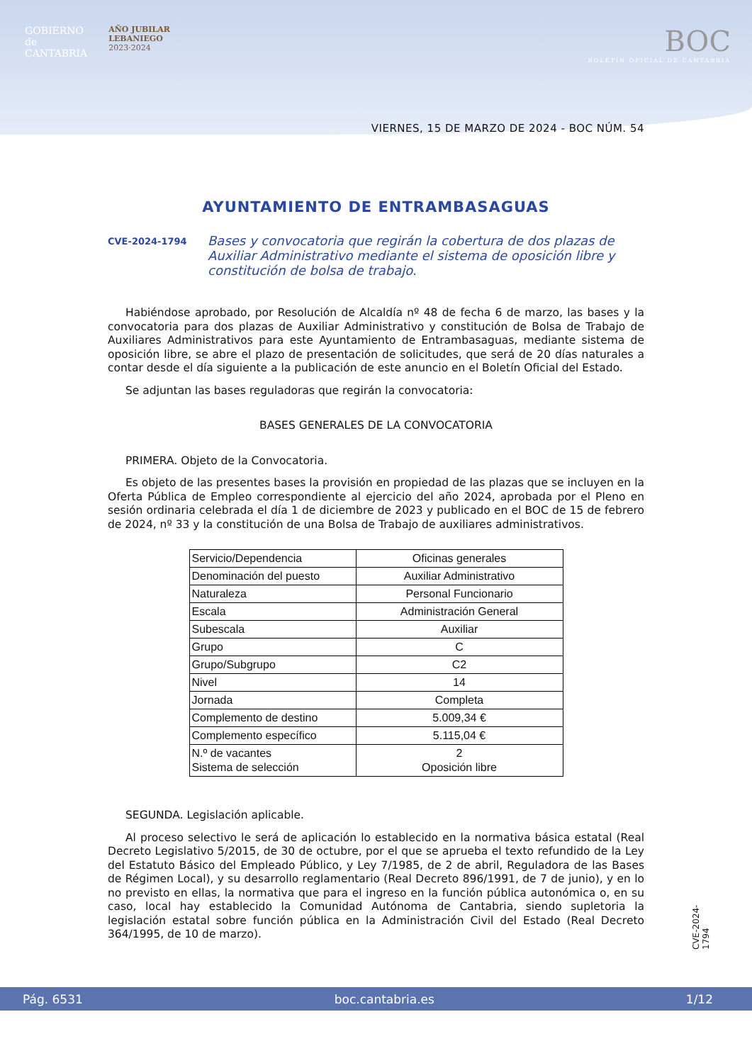GOBIERNO
de
CANTABRIA
AÑO JUBILAR
LEBANIEGO
2023·2024
BOC
BOLETÍN OFICIAL DE CANTABRIA
VIERNES, 15 DE MARZO DE 2024 - BOC NÚM. 54
AYUNTAMIENTO DE ENTRAMBASAGUAS
CVE-2024-1794 Bases y convocatoria que regirán la cobertura de dos plazas de Auxiliar Administrativo mediante el sistema de oposición libre y constitución de bolsa de trabajo.
Habiéndose aprobado, por Resolución de Alcaldía nº 48 de fecha 6 de marzo, las bases y la convocatoria para dos plazas de Auxiliar Administrativo y constitución de Bolsa de Trabajo de Auxiliares Administrativos para este Ayuntamiento de Entrambasaguas, mediante sistema de oposición libre, se abre el plazo de presentación de solicitudes, que será de 20 días naturales a contar desde el día siguiente a la publicación de este anuncio en el Boletín Oficial del Estado.
Se adjuntan las bases reguladoras que regirán la convocatoria:
BASES GENERALES DE LA CONVOCATORIA
PRIMERA. Objeto de la Convocatoria.
Es objeto de las presentes bases la provisión en propiedad de las plazas que se incluyen en la Oferta Pública de Empleo correspondiente al ejercicio del año 2024, aprobada por el Pleno en sesión ordinaria celebrada el día 1 de diciembre de 2023 y publicado en el BOC de 15 de febrero de 2024, nº 33 y la constitución de una Bolsa de Trabajo de auxiliares administrativos.
| Servicio/Dependencia | Oficinas generales |
| Denominación del puesto | Auxiliar Administrativo |
| Naturaleza | Personal Funcionario |
| Escala | Administración General |
| Subescala | Auxiliar |
| Grupo | C |
| Grupo/Subgrupo | C2 |
| Nivel | 14 |
| Jornada | Completa |
| Complemento de destino | 5.009,34 € |
| Complemento específico | 5.115,04 € |
| N.º de vacantes Sistema de selección | 2 Oposición libre |
SEGUNDA. Legislación aplicable.
Al proceso selectivo le será de aplicación lo establecido en la normativa básica estatal (Real Decreto Legislativo 5/2015, de 30 de octubre, por el que se aprueba el texto refundido de la Ley del Estatuto Básico del Empleado Público, y Ley 7/1985, de 2 de abril, Reguladora de las Bases de Régimen Local), y su desarrollo reglamentario (Real Decreto 896/1991, de 7 de junio), y en lo no previsto en ellas, la normativa que para el ingreso en la función pública autonómica o, en su caso, local hay establecido la Comunidad Autónoma de Cantabria, siendo supletoria la legislación estatal sobre función pública en la Administración Civil del Estado (Real Decreto 364/1995, de 10 de marzo).
CVE-2024-1794
Pág. 6531 boc.cantabria.es 1/12